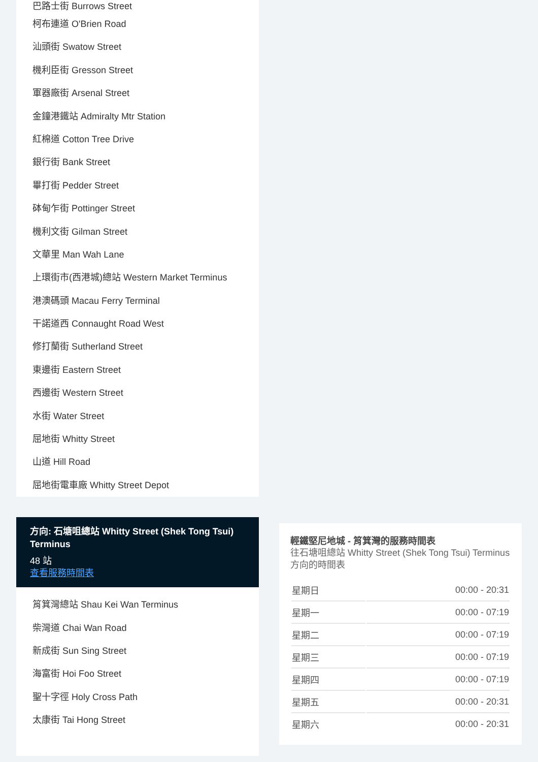巴路士街 Burrows Street
柯布連道 O'Brien Road
汕頭街 Swatow Street
機利臣街 Gresson Street
軍器廠街 Arsenal Street
金鐘港鐵站 Admiralty Mtr Station
紅棉道 Cotton Tree Drive
銀行街 Bank Street
畢打街 Pedder Street
砵甸乍街 Pottinger Street
機利文街 Gilman Street
文華里 Man Wah Lane
上環街市(西港城)總站 Western Market Terminus
港澳碼頭 Macau Ferry Terminal
干諾道西 Connaught Road West
修打蘭街 Sutherland Street
東邊街 Eastern Street
西邊街 Western Street
水街 Water Street
屈地街 Whitty Street
山道 Hill Road
屈地街電車廠 Whitty Street Depot
方向: 石塘咀總站 Whitty Street (Shek Tong Tsui) Terminus
48 站
查看服務時間表
筲箕灣總站 Shau Kei Wan Terminus
柴灣道 Chai Wan Road
新成街 Sun Sing Street
海富街 Hoi Foo Street
聖十字徑 Holy Cross Path
太康街 Tai Hong Street
輕鐵堅尼地城 - 筲箕灣的服務時間表
往石塘咀總站 Whitty Street (Shek Tong Tsui) Terminus方向的時間表
| 星期日 | 00:00 - 20:31 |
| 星期一 | 00:00 - 07:19 |
| 星期二 | 00:00 - 07:19 |
| 星期三 | 00:00 - 07:19 |
| 星期四 | 00:00 - 07:19 |
| 星期五 | 00:00 - 20:31 |
| 星期六 | 00:00 - 20:31 |